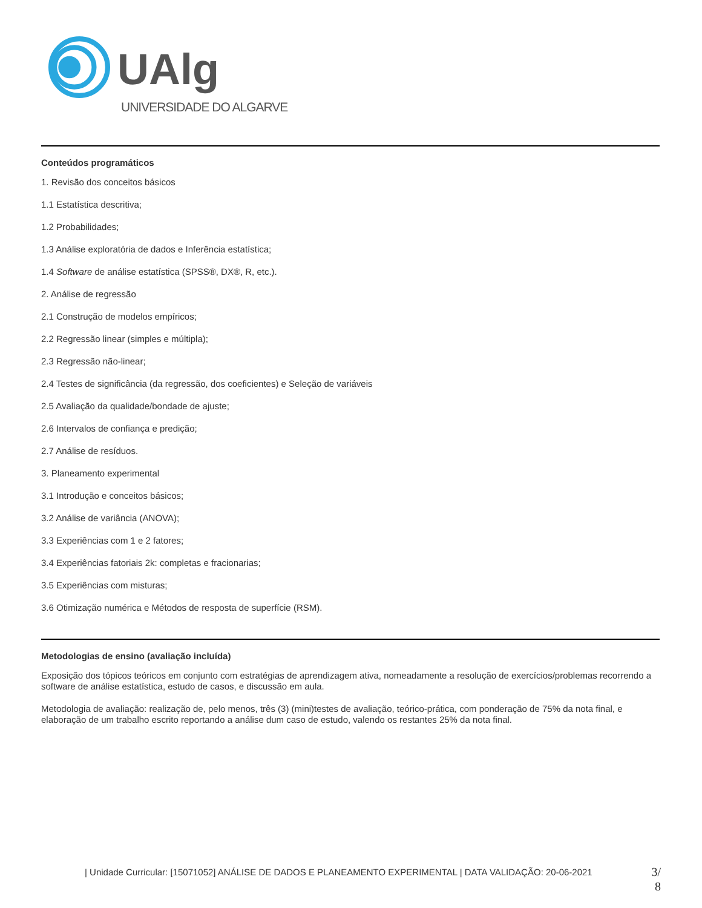UAlg
UNIVERSIDADE DO ALGARVE
Conteúdos programáticos
1. Revisão dos conceitos básicos
1.1 Estatística descritiva;
1.2 Probabilidades;
1.3 Análise exploratória de dados e Inferência estatística;
1.4 Software de análise estatística (SPSS®, DX®, R, etc.).
2. Análise de regressão
2.1 Construção de modelos empíricos;
2.2 Regressão linear (simples e múltipla);
2.3 Regressão não-linear;
2.4 Testes de significância (da regressão, dos coeficientes) e Seleção de variáveis
2.5 Avaliação da qualidade/bondade de ajuste;
2.6 Intervalos de confiança e predição;
2.7 Análise de resíduos.
3. Planeamento experimental
3.1 Introdução e conceitos básicos;
3.2 Análise de variância (ANOVA);
3.3 Experiências com 1 e 2 fatores;
3.4 Experiências fatoriais 2k: completas e fracionarias;
3.5 Experiências com misturas;
3.6 Otimização numérica e Métodos de resposta de superfície (RSM).
Metodologias de ensino (avaliação incluída)
Exposição dos tópicos teóricos em conjunto com estratégias de aprendizagem ativa, nomeadamente a resolução de exercícios/problemas recorrendo a software de análise estatística, estudo de casos, e discussão em aula.
Metodologia de avaliação: realização de, pelo menos, três (3) (mini)testes de avaliação, teórico-prática, com ponderação de 75% da nota final, e elaboração de um trabalho escrito reportando a análise dum caso de estudo, valendo os restantes 25% da nota final.
| Unidade Curricular: [15071052] ANÁLISE DE DADOS E PLANEAMENTO EXPERIMENTAL | DATA VALIDAÇÃO: 20-06-2021
3/ 8